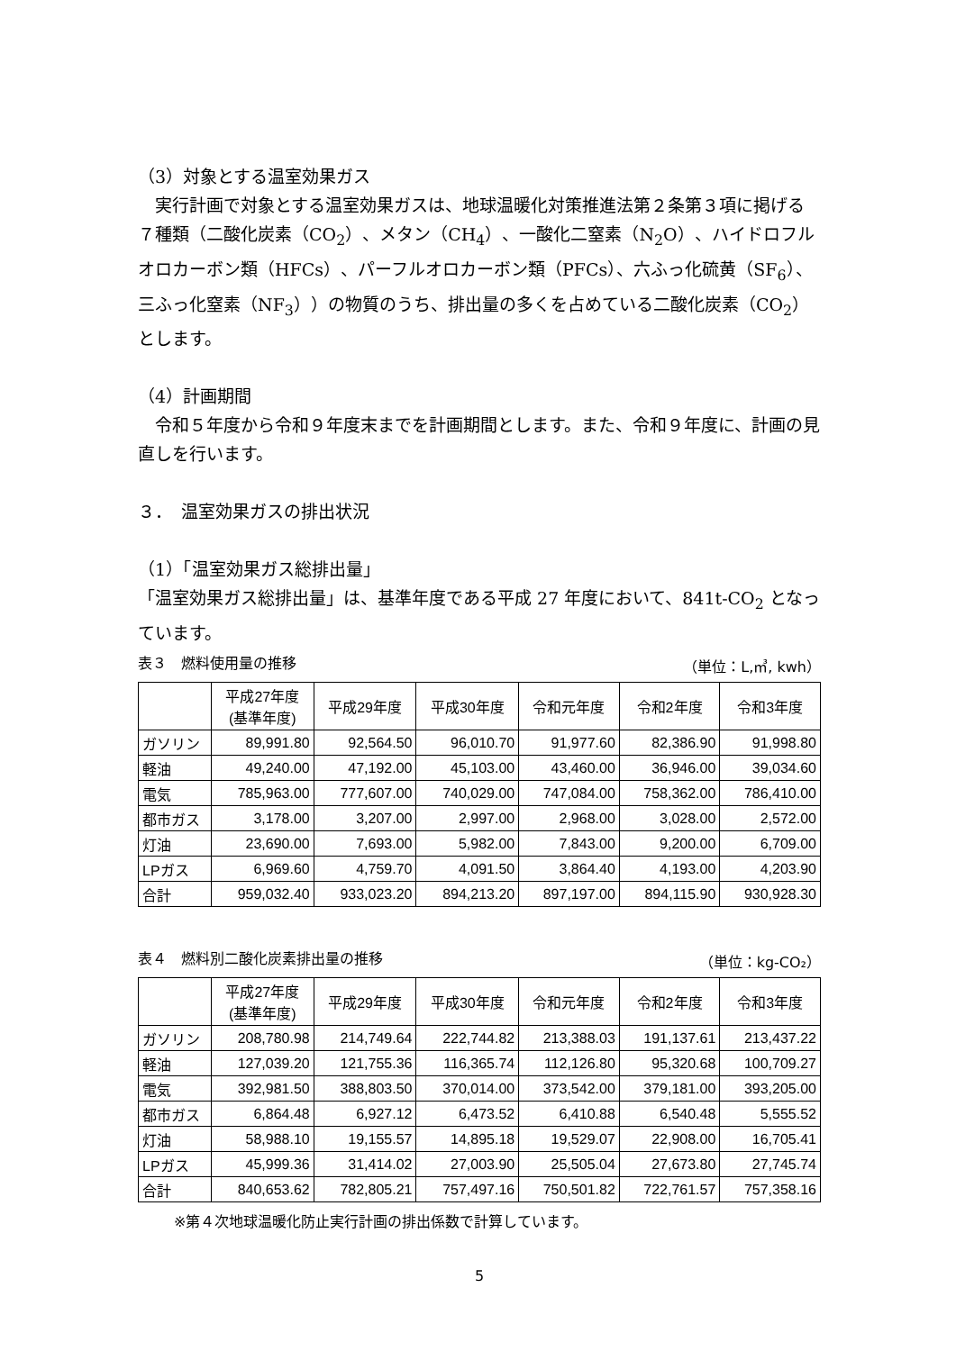（3）対象とする温室効果ガス
　実行計画で対象とする温室効果ガスは、地球温暖化対策推進法第２条第３項に掲げる７種類（二酸化炭素（CO<sub>2</sub>）、メタン（CH<sub>4</sub>）、一酸化二窒素（N<sub>2</sub>O）、ハイドロフルオロカーボン類（HFCs）、パーフルオロカーボン類（PFCs）、六ふっ化硫黄（SF<sub>6</sub>）、三ふっ化窒素（NF<sub>3</sub>））の物質のうち、排出量の多くを占めている二酸化炭素（CO<sub>2</sub>）とします。
（4）計画期間
　令和５年度から令和９年度末までを計画期間とします。また、令和９年度に、計画の見直しを行います。
３．　温室効果ガスの排出状況
（1）「温室効果ガス総排出量」
「温室効果ガス総排出量」は、基準年度である平成 27 年度において、841t-CO<sub>2</sub> となっています。
表３　燃料使用量の推移 （単位：L,㎥, kwh）
| | 平成27年度 (基準年度) | 平成29年度 | 平成30年度 | 令和元年度 | 令和2年度 | 令和3年度 |
| --- | --- | --- | --- | --- | --- | --- |
| ガソリン | 89,991.80 | 92,564.50 | 96,010.70 | 91,977.60 | 82,386.90 | 91,998.80 |
| 軽油 | 49,240.00 | 47,192.00 | 45,103.00 | 43,460.00 | 36,946.00 | 39,034.60 |
| 電気 | 785,963.00 | 777,607.00 | 740,029.00 | 747,084.00 | 758,362.00 | 786,410.00 |
| 都市ガス | 3,178.00 | 3,207.00 | 2,997.00 | 2,968.00 | 3,028.00 | 2,572.00 |
| 灯油 | 23,690.00 | 7,693.00 | 5,982.00 | 7,843.00 | 9,200.00 | 6,709.00 |
| LPガス | 6,969.60 | 4,759.70 | 4,091.50 | 3,864.40 | 4,193.00 | 4,203.90 |
| 合計 | 959,032.40 | 933,023.20 | 894,213.20 | 897,197.00 | 894,115.90 | 930,928.30 |
表４　燃料別二酸化炭素排出量の推移 （単位：kg-CO₂）
| | 平成27年度 (基準年度) | 平成29年度 | 平成30年度 | 令和元年度 | 令和2年度 | 令和3年度 |
| --- | --- | --- | --- | --- | --- | --- |
| ガソリン | 208,780.98 | 214,749.64 | 222,744.82 | 213,388.03 | 191,137.61 | 213,437.22 |
| 軽油 | 127,039.20 | 121,755.36 | 116,365.74 | 112,126.80 | 95,320.68 | 100,709.27 |
| 電気 | 392,981.50 | 388,803.50 | 370,014.00 | 373,542.00 | 379,181.00 | 393,205.00 |
| 都市ガス | 6,864.48 | 6,927.12 | 6,473.52 | 6,410.88 | 6,540.48 | 5,555.52 |
| 灯油 | 58,988.10 | 19,155.57 | 14,895.18 | 19,529.07 | 22,908.00 | 16,705.41 |
| LPガス | 45,999.36 | 31,414.02 | 27,003.90 | 25,505.04 | 27,673.80 | 27,745.74 |
| 合計 | 840,653.62 | 782,805.21 | 757,497.16 | 750,501.82 | 722,761.57 | 757,358.16 |
※第４次地球温暖化防止実行計画の排出係数で計算しています。
5